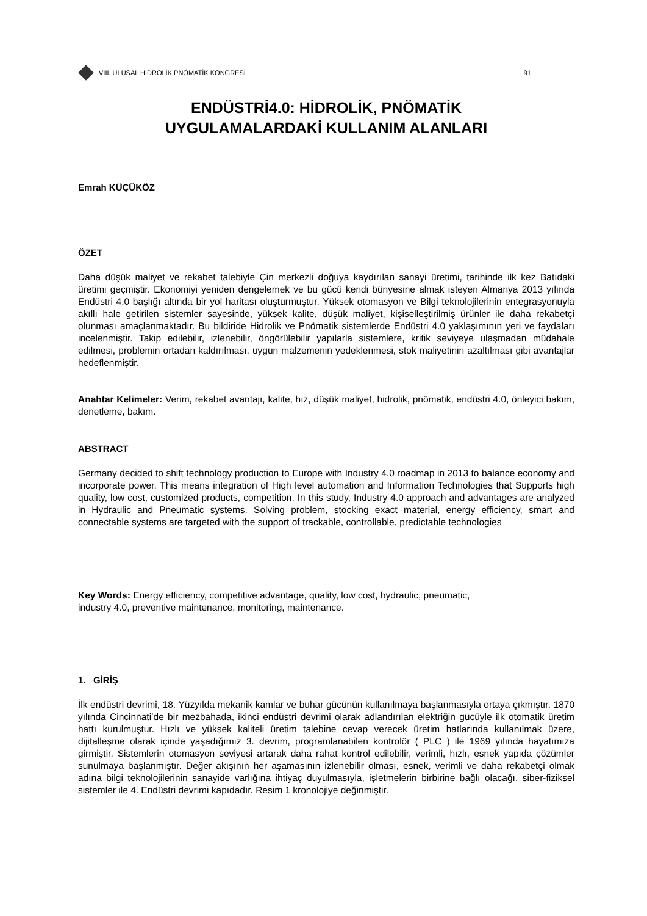VIII. ULUSAL HİDROLİK PNÖMATİK KONGRESİ
91
ENDÜSTRİ4.0: HİDROLİK, PNÖMATİK
UYGULAMALARDAKİ KULLANIM ALANLARI
Emrah KÜÇÜKÖZ
ÖZET
Daha düşük maliyet ve rekabet talebiyle Çin merkezli doğuya kaydırılan sanayi üretimi, tarihinde ilk kez Batıdaki üretimi geçmiştir. Ekonomiyi yeniden dengelemek ve bu gücü kendi bünyesine almak isteyen Almanya 2013 yılında Endüstri 4.0 başlığı altında bir yol haritası oluşturmuştur. Yüksek otomasyon ve Bilgi teknolojilerinin entegrasyonuyla akıllı hale getirilen sistemler sayesinde, yüksek kalite, düşük maliyet, kişiselleştirilmiş ürünler ile daha rekabetçi olunması amaçlanmaktadır. Bu bildiride Hidrolik ve Pnömatik sistemlerde Endüstri 4.0 yaklaşımının yeri ve faydaları incelenmiştir. Takip edilebilir, izlenebilir, öngörülebilir yapılarla sistemlere, kritik seviyeye ulaşmadan müdahale edilmesi, problemin ortadan kaldırılması, uygun malzemenin yedeklenmesi, stok maliyetinin azaltılması gibi avantajlar hedeflenmiştir.
Anahtar Kelimeler: Verim, rekabet avantajı, kalite, hız, düşük maliyet, hidrolik, pnömatik, endüstri 4.0, önleyici bakım, denetleme, bakım.
ABSTRACT
Germany decided to shift technology production to Europe with Industry 4.0 roadmap in 2013 to balance economy and incorporate power. This means integration of High level automation and Information Technologies that Supports high quality, low cost, customized products, competition. In this study, Industry 4.0 approach and advantages are analyzed in Hydraulic and Pneumatic systems. Solving problem, stocking exact material, energy efficiency, smart and connectable systems are targeted with the support of trackable, controllable, predictable technologies
Key Words: Energy efficiency, competitive advantage, quality, low cost, hydraulic, pneumatic,
industry 4.0, preventive maintenance, monitoring, maintenance.
1. GİRİŞ
İlk endüstri devrimi, 18. Yüzyılda mekanik kamlar ve buhar gücünün kullanılmaya başlanmasıyla ortaya çıkmıştır. 1870 yılında Cincinnati’de bir mezbahada, ikinci endüstri devrimi olarak adlandırılan elektriğin gücüyle ilk otomatik üretim hattı kurulmuştur. Hızlı ve yüksek kaliteli üretim talebine cevap verecek üretim hatlarında kullanılmak üzere, dijitalleşme olarak içinde yaşadığımız 3. devrim, programlanabilen kontrolör ( PLC ) ile 1969 yılında hayatımıza girmiştir. Sistemlerin otomasyon seviyesi artarak daha rahat kontrol edilebilir, verimli, hızlı, esnek yapıda çözümler sunulmaya başlanmıştır. Değer akışının her aşamasının izlenebilir olması, esnek, verimli ve daha rekabetçi olmak adına bilgi teknolojilerinin sanayide varlığına ihtiyaç duyulmasıyla, işletmelerin birbirine bağlı olacağı, siber-fiziksel sistemler ile 4. Endüstri devrimi kapıdadır. Resim 1 kronolojiye değinmiştir.